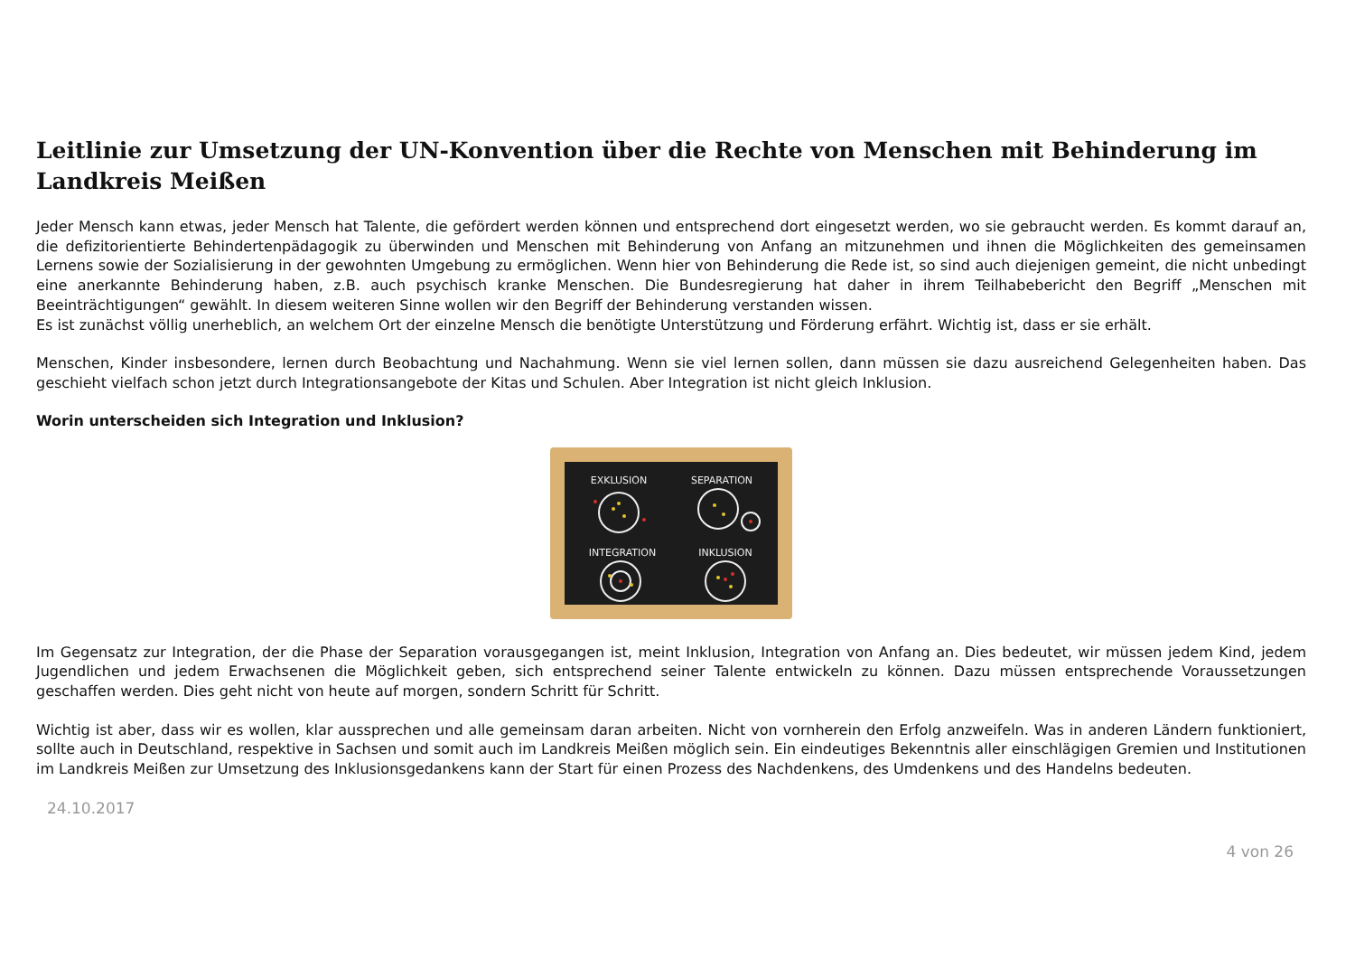Leitlinie zur Umsetzung der UN-Konvention über die Rechte von Menschen mit Behinderung im Landkreis Meißen
Jeder Mensch kann etwas, jeder Mensch hat Talente, die gefördert werden können und entsprechend dort eingesetzt werden, wo sie gebraucht werden. Es kommt darauf an, die defizitorientierte Behindertenpädagogik zu überwinden und Menschen mit Behinderung von Anfang an mitzunehmen und ihnen die Möglichkeiten des gemeinsamen Lernens sowie der Sozialisierung in der gewohnten Umgebung zu ermöglichen. Wenn hier von Behinderung die Rede ist, so sind auch diejenigen gemeint, die nicht unbedingt eine anerkannte Behinderung haben, z.B. auch psychisch kranke Menschen. Die Bundesregierung hat daher in ihrem Teilhabebericht den Begriff „Menschen mit Beeinträchtigungen“ gewählt. In diesem weiteren Sinne wollen wir den Begriff der Behinderung verstanden wissen.
Es ist zunächst völlig unerheblich, an welchem Ort der einzelne Mensch die benötigte Unterstützung und Förderung erfährt. Wichtig ist, dass er sie erhält.
Menschen, Kinder insbesondere, lernen durch Beobachtung und Nachahmung. Wenn sie viel lernen sollen, dann müssen sie dazu ausreichend Gelegenheiten haben. Das geschieht vielfach schon jetzt durch Integrationsangebote der Kitas und Schulen. Aber Integration ist nicht gleich Inklusion.
Worin unterscheiden sich Integration und Inklusion?
EXKLUSION
SEPARATION
INTEGRATION
INKLUSION
Im Gegensatz zur Integration, der die Phase der Separation vorausgegangen ist, meint Inklusion, Integration von Anfang an. Dies bedeutet, wir müssen jedem Kind, jedem Jugendlichen und jedem Erwachsenen die Möglichkeit geben, sich entsprechend seiner Talente entwickeln zu können. Dazu müssen entsprechende Voraussetzungen geschaffen werden. Dies geht nicht von heute auf morgen, sondern Schritt für Schritt.
Wichtig ist aber, dass wir es wollen, klar aussprechen und alle gemeinsam daran arbeiten. Nicht von vornherein den Erfolg anzweifeln. Was in anderen Ländern funktioniert, sollte auch in Deutschland, respektive in Sachsen und somit auch im Landkreis Meißen möglich sein. Ein eindeutiges Bekenntnis aller einschlägigen Gremien und Institutionen im Landkreis Meißen zur Umsetzung des Inklusionsgedankens kann der Start für einen Prozess des Nachdenkens, des Umdenkens und des Handelns bedeuten.
24.10.2017
4 von 26